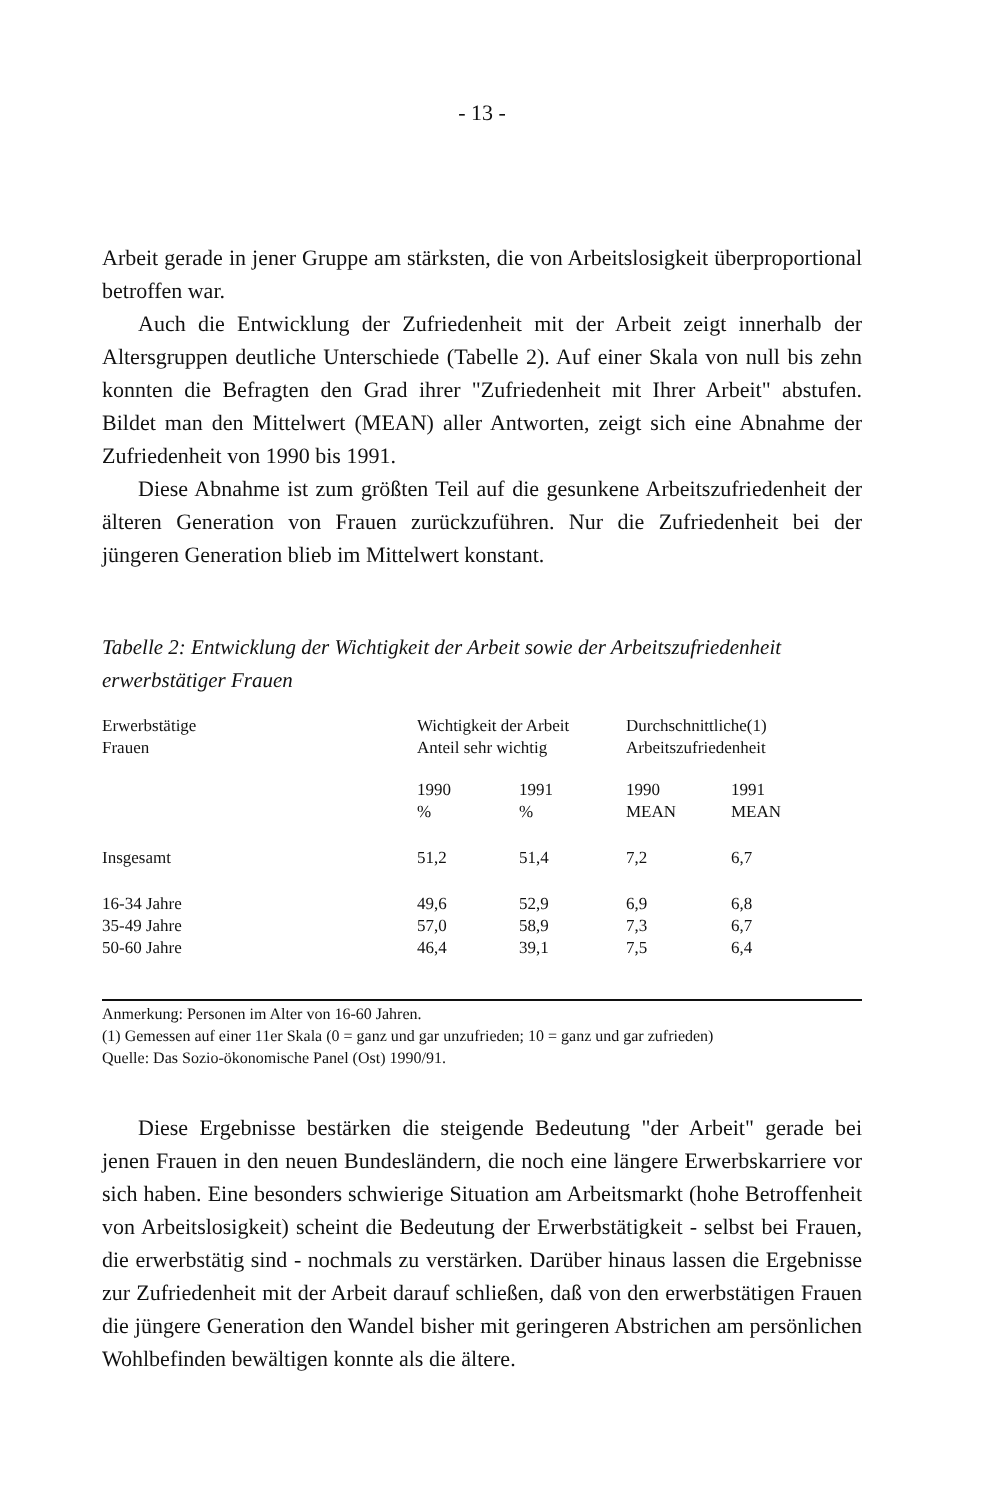- 13 -
Arbeit gerade in jener Gruppe am stärksten, die von Arbeitslosigkeit überproportional betroffen war.
Auch die Entwicklung der Zufriedenheit mit der Arbeit zeigt innerhalb der Altersgruppen deutliche Unterschiede (Tabelle 2). Auf einer Skala von null bis zehn konnten die Befragten den Grad ihrer "Zufriedenheit mit Ihrer Arbeit" abstufen. Bildet man den Mittelwert (MEAN) aller Antworten, zeigt sich eine Abnahme der Zufriedenheit von 1990 bis 1991.
Diese Abnahme ist zum größten Teil auf die gesunkene Arbeitszufriedenheit der älteren Generation von Frauen zurückzuführen. Nur die Zufriedenheit bei der jüngeren Generation blieb im Mittelwert konstant.
Tabelle 2: Entwicklung der Wichtigkeit der Arbeit sowie der Arbeitszufriedenheit erwerbstätiger Frauen
| Erwerbstätige Frauen | Wichtigkeit der Arbeit Anteil sehr wichtig | | Durchschnittliche(1) Arbeitszufriedenheit | |
| --- | --- | --- | --- | --- |
| | 1990 % | 1991 % | 1990 MEAN | 1991 MEAN |
| Insgesamt | 51,2 | 51,4 | 7,2 | 6,7 |
| 16-34 Jahre | 49,6 | 52,9 | 6,9 | 6,8 |
| 35-49 Jahre | 57,0 | 58,9 | 7,3 | 6,7 |
| 50-60 Jahre | 46,4 | 39,1 | 7,5 | 6,4 |
Anmerkung: Personen im Alter von 16-60 Jahren.
(1) Gemessen auf einer 11er Skala (0 = ganz und gar unzufrieden; 10 = ganz und gar zufrieden)
Quelle: Das Sozio-ökonomische Panel (Ost) 1990/91.
Diese Ergebnisse bestärken die steigende Bedeutung "der Arbeit" gerade bei jenen Frauen in den neuen Bundesländern, die noch eine längere Erwerbskarriere vor sich haben. Eine besonders schwierige Situation am Arbeitsmarkt (hohe Betroffenheit von Arbeitslosigkeit) scheint die Bedeutung der Erwerbstätigkeit - selbst bei Frauen, die erwerbstätig sind - nochmals zu verstärken. Darüber hinaus lassen die Ergebnisse zur Zufriedenheit mit der Arbeit darauf schließen, daß von den erwerbstätigen Frauen die jüngere Generation den Wandel bisher mit geringeren Abstrichen am persönlichen Wohlbefinden bewältigen konnte als die ältere.